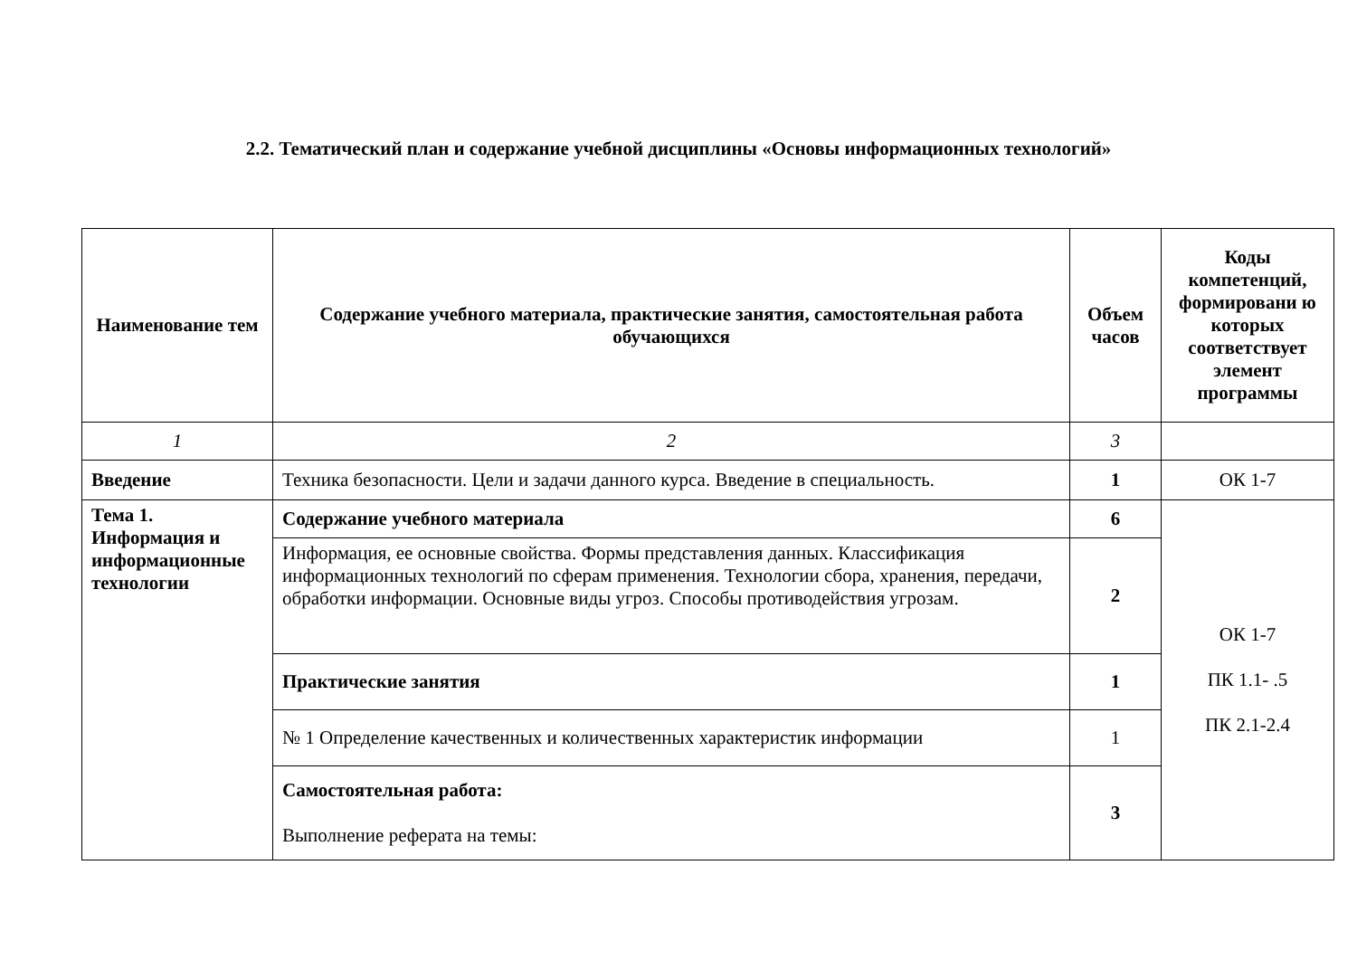2.2. Тематический план и содержание учебной дисциплины «Основы информационных технологий»
| Наименование тем | Содержание учебного материала, практические занятия, самостоятельная работа обучающихся | Объем часов | Коды компетенций, формировани ю которых соответствует элемент программы |
| --- | --- | --- | --- |
| 1 | 2 | 3 | |
| Введение | Техника безопасности. Цели и задачи данного курса. Введение в специальность. | 1 | ОК 1-7 |
| Тема 1. Информация и информационные технологии | Содержание учебного материала | 6 | ОК 1-7 ПК 1.1- .5 ПК 2.1-2.4 |
| | Информация, ее основные свойства. Формы представления данных. Классификация информационных технологий по сферам применения. Технологии сбора, хранения, передачи, обработки информации. Основные виды угроз. Способы противодействия угрозам. | 2 | |
| | Практические занятия | 1 | |
| | № 1 Определение качественных и количественных характеристик информации | 1 | |
| | Самостоятельная работа: Выполнение реферата на темы: | 3 | |